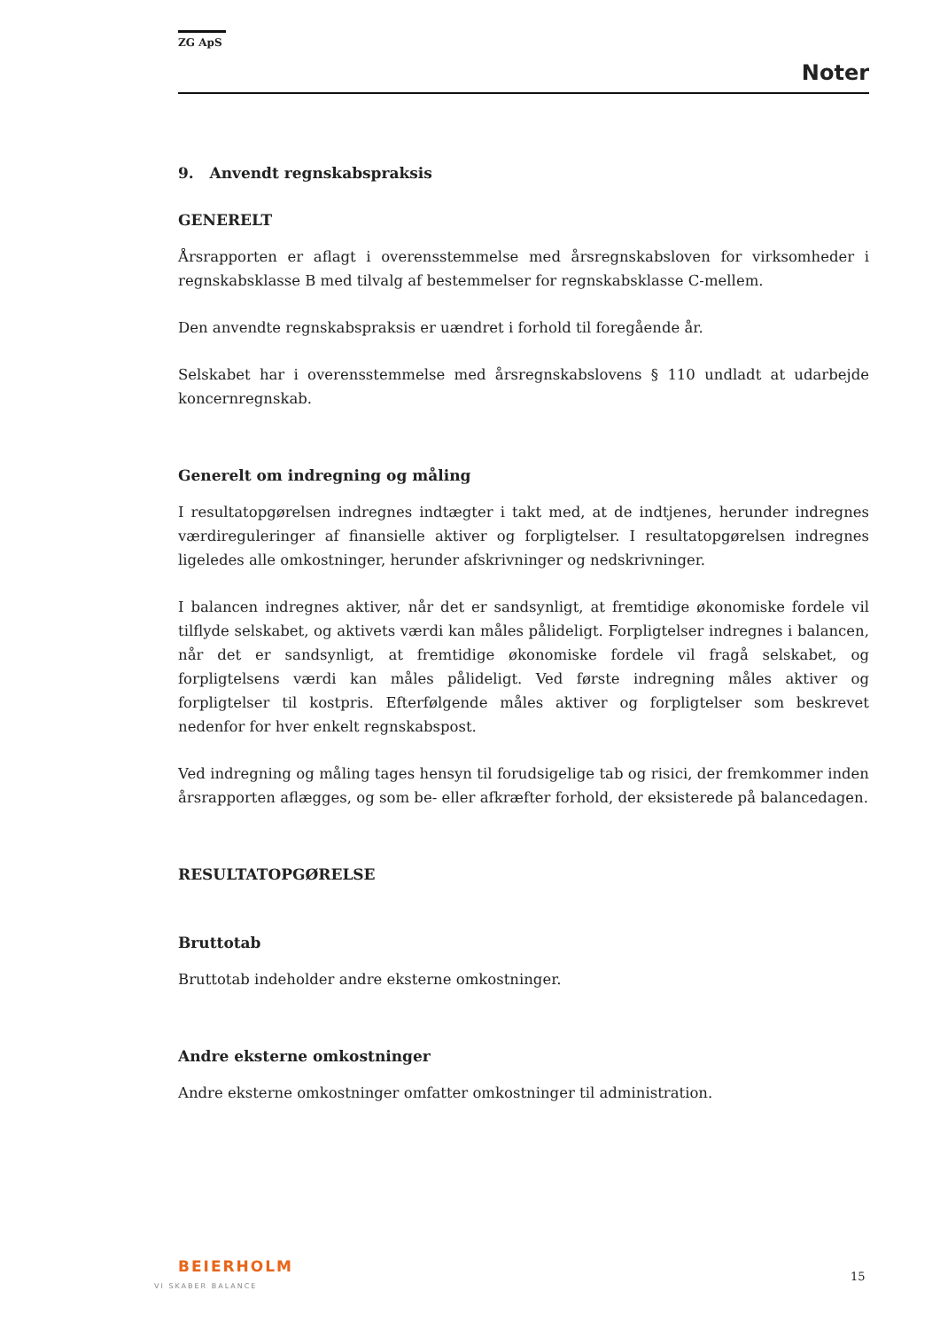ZG ApS
Noter
9. Anvendt regnskabspraksis
GENERELT
Årsrapporten er aflagt i overensstemmelse med årsregnskabsloven for virksomheder i regnskabsklasse B med tilvalg af bestemmelser for regnskabsklasse C-mellem.
Den anvendte regnskabspraksis er uændret i forhold til foregående år.
Selskabet har i overensstemmelse med årsregnskabslovens § 110 undladt at udarbejde koncernregnskab.
Generelt om indregning og måling
I resultatopgørelsen indregnes indtægter i takt med, at de indtjenes, herunder indregnes værdireguleringer af finansielle aktiver og forpligtelser. I resultatopgørelsen indregnes ligeledes alle omkostninger, herunder afskrivninger og nedskrivninger.
I balancen indregnes aktiver, når det er sandsynligt, at fremtidige økonomiske fordele vil tilflyde selskabet, og aktivets værdi kan måles pålideligt. Forpligtelser indregnes i balancen, når det er sandsynligt, at fremtidige økonomiske fordele vil fragå selskabet, og forpligtelsens værdi kan måles pålideligt. Ved første indregning måles aktiver og forpligtelser til kostpris. Efterfølgende måles aktiver og forpligtelser som beskrevet nedenfor for hver enkelt regnskabspost.
Ved indregning og måling tages hensyn til forudsigelige tab og risici, der fremkommer inden årsrapporten aflægges, og som be- eller afkræfter forhold, der eksisterede på balancedagen.
RESULTATOPGØRELSE
Bruttotab
Bruttotab indeholder andre eksterne omkostninger.
Andre eksterne omkostninger
Andre eksterne omkostninger omfatter omkostninger til administration.
BEIERHOLM
VI SKABER BALANCE
15